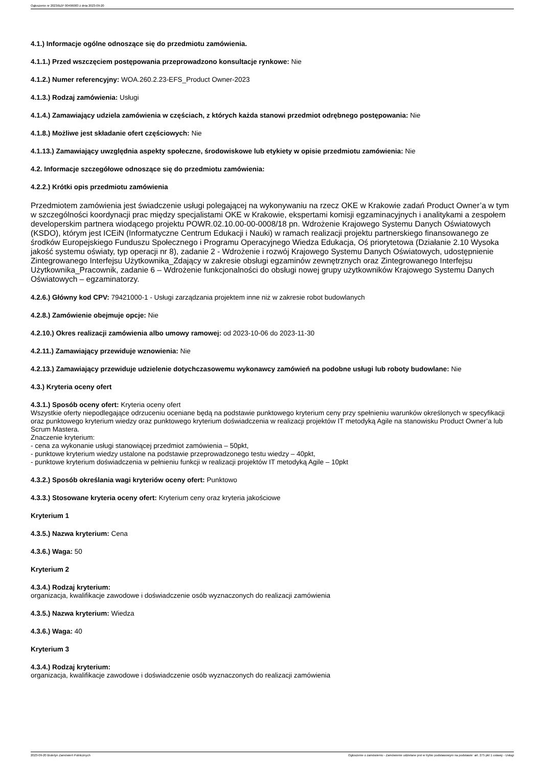Ogłoszenie nr 2023/BZP 00406083 z dnia 2023-09-20
4.1.) Informacje ogólne odnoszące się do przedmiotu zamówienia.
4.1.1.) Przed wszczęciem postępowania przeprowadzono konsultacje rynkowe: Nie
4.1.2.) Numer referencyjny: WOA.260.2.23-EFS_Product Owner-2023
4.1.3.) Rodzaj zamówienia: Usługi
4.1.4.) Zamawiający udziela zamówienia w częściach, z których każda stanowi przedmiot odrębnego postępowania: Nie
4.1.8.) Możliwe jest składanie ofert częściowych: Nie
4.1.13.) Zamawiający uwzględnia aspekty społeczne, środowiskowe lub etykiety w opisie przedmiotu zamówienia: Nie
4.2. Informacje szczegółowe odnoszące się do przedmiotu zamówienia:
4.2.2.) Krótki opis przedmiotu zamówienia
Przedmiotem zamówienia jest świadczenie usługi polegającej na wykonywaniu na rzecz OKE w Krakowie zadań Product Owner’a w tym w szczególności koordynacji prac między specjalistami OKE w Krakowie, ekspertami komisji egzaminacyjnych i analitykami a zespołem developerskim partnera wiodącego projektu POWR.02.10.00-00-0008/18 pn. Wdrożenie Krajowego Systemu Danych Oświatowych (KSDO), którym jest ICEiN (Informatyczne Centrum Edukacji i Nauki) w ramach realizacji projektu partnerskiego finansowanego ze środków Europejskiego Funduszu Społecznego i Programu Operacyjnego Wiedza Edukacja, Oś priorytetowa (Działanie 2.10 Wysoka jakość systemu oświaty, typ operacji nr 8), zadanie 2 - Wdrożenie i rozwój Krajowego Systemu Danych Oświatowych, udostępnienie Zintegrowanego Interfejsu Użytkownika_Zdający w zakresie obsługi egzaminów zewnętrznych oraz Zintegrowanego Interfejsu Użytkownika_Pracownik, zadanie 6 – Wdrożenie funkcjonalności do obsługi nowej grupy użytkowników Krajowego Systemu Danych Oświatowych – egzaminatorzy.
4.2.6.) Główny kod CPV: 79421000-1 - Usługi zarządzania projektem inne niż w zakresie robot budowlanych
4.2.8.) Zamówienie obejmuje opcje: Nie
4.2.10.) Okres realizacji zamówienia albo umowy ramowej: od 2023-10-06 do 2023-11-30
4.2.11.) Zamawiający przewiduje wznowienia: Nie
4.2.13.) Zamawiający przewiduje udzielenie dotychczasowemu wykonawcy zamówień na podobne usługi lub roboty budowlane: Nie
4.3.) Kryteria oceny ofert
4.3.1.) Sposób oceny ofert: Kryteria oceny ofert
Wszystkie oferty niepodlegające odrzuceniu oceniane będą na podstawie punktowego kryterium ceny przy spełnieniu warunków określonych w specyfikacji oraz punktowego kryterium wiedzy oraz punktowego kryterium doświadczenia w realizacji projektów IT metodyką Agile na stanowisku Product Owner’a lub Scrum Mastera.
Znaczenie kryterium:
- cena za wykonanie usługi stanowiącej przedmiot zamówienia – 50pkt,
- punktowe kryterium wiedzy ustalone na podstawie przeprowadzonego testu wiedzy – 40pkt,
- punktowe kryterium doświadczenia w pełnieniu funkcji w realizacji projektów IT metodyką Agile – 10pkt
4.3.2.) Sposób określania wagi kryteriów oceny ofert: Punktowo
4.3.3.) Stosowane kryteria oceny ofert: Kryterium ceny oraz kryteria jakościowe
Kryterium 1
4.3.5.) Nazwa kryterium: Cena
4.3.6.) Waga: 50
Kryterium 2
4.3.4.) Rodzaj kryterium:
organizacja, kwalifikacje zawodowe i doświadczenie osób wyznaczonych do realizacji zamówienia
4.3.5.) Nazwa kryterium: Wiedza
4.3.6.) Waga: 40
Kryterium 3
4.3.4.) Rodzaj kryterium:
organizacja, kwalifikacje zawodowe i doświadczenie osób wyznaczonych do realizacji zamówienia
2023-09-20 Biuletyn Zamówień Publicznych Ogłoszenie o zamówieniu - Zamówienie udzielane jest w trybie podstawowym na podstawie: art. 275 pkt 1 ustawy - Usługi